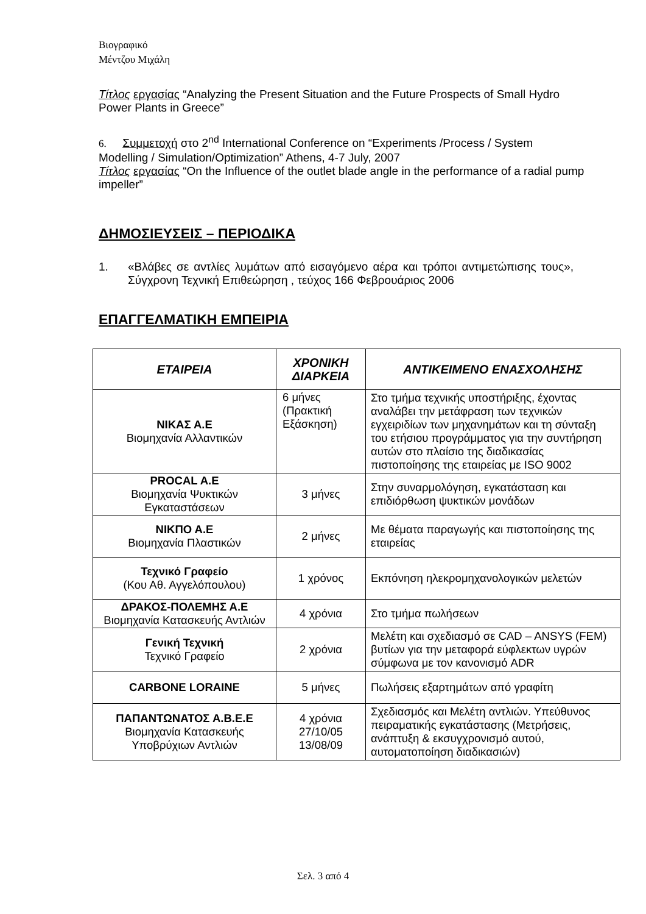Βιογραφικό
Μέντζου Μιχάλη
Τίτλος εργασίας “Analyzing the Present Situation and the Future Prospects of Small Hydro Power Plants in Greece”
6. Συμμετοχή στο 2<sup>nd</sup> International Conference on “Experiments /Process / System Modelling / Simulation/Optimization” Athens, 4-7 July, 2007
Τίτλος εργασίας “On the Influence of the outlet blade angle in the performance of a radial pump impeller”
ΔΗΜΟΣΙΕΥΣΕΙΣ – ΠΕΡΙΟΔΙΚΑ
1.
«Βλάβες σε αντλίες λυμάτων από εισαγόμενο αέρα και τρόποι αντιμετώπισης τους», Σύγχρονη Τεχνική Επιθεώρηση , τεύχος 166 Φεβρουάριος 2006
ΕΠΑΓΓΕΛΜΑΤΙΚΗ ΕΜΠΕΙΡΙΑ
| ΕΤΑΙΡΕΙΑ | ΧΡΟΝΙΚΗ ΔΙΑΡΚΕΙΑ | ΑΝΤΙΚΕΙΜΕΝΟ ΕΝΑΣΧΟΛΗΣΗΣ |
| --- | --- | --- |
| ΝΙΚΑΣ Α.Ε Βιομηχανία Αλλαντικών | 6 μήνες (Πρακτική Εξάσκηση) | Στο τμήμα τεχνικής υποστήριξης, έχοντας αναλάβει την μετάφραση των τεχνικών εγχειριδίων των μηχανημάτων και τη σύνταξη του ετήσιου προγράμματος για την συντήρηση αυτών στο πλαίσιο της διαδικασίας πιστοποίησης της εταιρείας με ISO 9002 |
| PROCAL A.E Βιομηχανία Ψυκτικών Εγκαταστάσεων | 3 μήνες | Στην συναρμολόγηση, εγκατάσταση και επιδιόρθωση ψυκτικών μονάδων |
| ΝΙΚΠΟ Α.Ε Βιομηχανία Πλαστικών | 2 μήνες | Με θέματα παραγωγής και πιστοποίησης της εταιρείας |
| Τεχνικό Γραφείο (Κου Αθ. Αγγελόπουλου) | 1 χρόνος | Εκπόνηση ηλεκρομηχανολογικών μελετών |
| ΔΡΑΚΟΣ-ΠΟΛΕΜΗΣ Α.Ε Βιομηχανία Κατασκευής Αντλιών | 4 χρόνια | Στο τμήμα πωλήσεων |
| Γενική Τεχνική Τεχνικό Γραφείο | 2 χρόνια | Μελέτη και σχεδιασμό σε CAD – ANSYS (FEM) βυτίων για την μεταφορά εύφλεκτων υγρών σύμφωνα με τον κανονισμό ADR |
| CARBONE LORAINE | 5 μήνες | Πωλήσεις εξαρτημάτων από γραφίτη |
| ΠΑΠΑΝΤΩΝΑΤΟΣ Α.Β.Ε.Ε Βιομηχανία Κατασκευής Υποβρύχιων Αντλιών | 4 χρόνια 27/10/05 13/08/09 | Σχεδιασμός και Μελέτη αντλιών. Υπεύθυνος πειραματικής εγκατάστασης (Μετρήσεις, ανάπτυξη & εκσυγχρονισμό αυτού, αυτοματοποίηση διαδικασιών) |
Σελ. 3 από 4